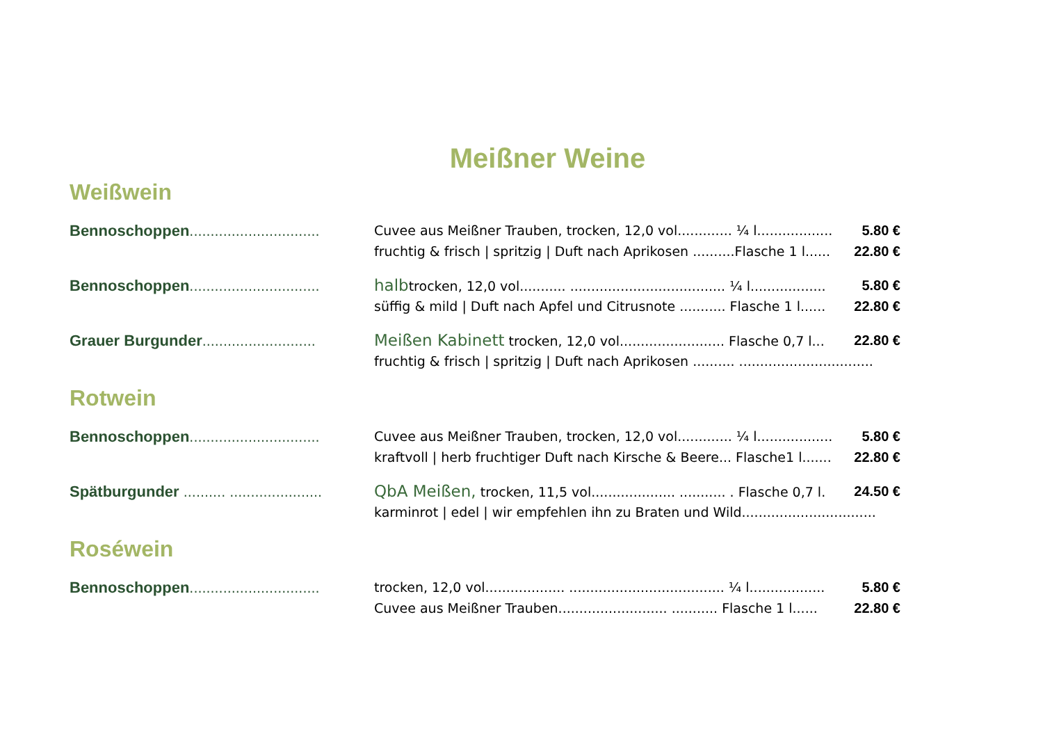Meißner Weine
Weißwein
Bennoschoppen...............................
Cuvee aus Meißner Trauben, trocken, 12,0 vol............. ¼ l..................
5.80 €
fruchtig & frisch | spritzig | Duft nach Aprikosen ..........Flasche 1 l......
22.80 €
Bennoschoppen...............................
halbtrocken, 12,0 vol........... ..................................... ¼ l..................
5.80 €
süffig & mild | Duft nach Apfel und Citrusnote ........... Flasche 1 l......
22.80 €
Grauer Burgunder...........................
Meißen Kabinett trocken, 12,0 vol......................... Flasche 0,7 l...
22.80 €
fruchtig & frisch | spritzig | Duft nach Aprikosen .......... ................................
Rotwein
Bennoschoppen...............................
Cuvee aus Meißner Trauben, trocken, 12,0 vol............. ¼ l..................
5.80 €
kraftvoll | herb fruchtiger Duft nach Kirsche & Beere... Flasche1 l.......
22.80 €
Spätburgunder .......... ......................
QbA Meißen, trocken, 11,5 vol.................... ........... . Flasche 0,7 l.
24.50 €
karminrot | edel | wir empfehlen ihn zu Braten und Wild................................
Roséwein
Bennoschoppen...............................
trocken, 12,0 vol................... ..................................... ¼ l..................
5.80 €
Cuvee aus Meißner Trauben.......................... ........... Flasche 1 l......
22.80 €